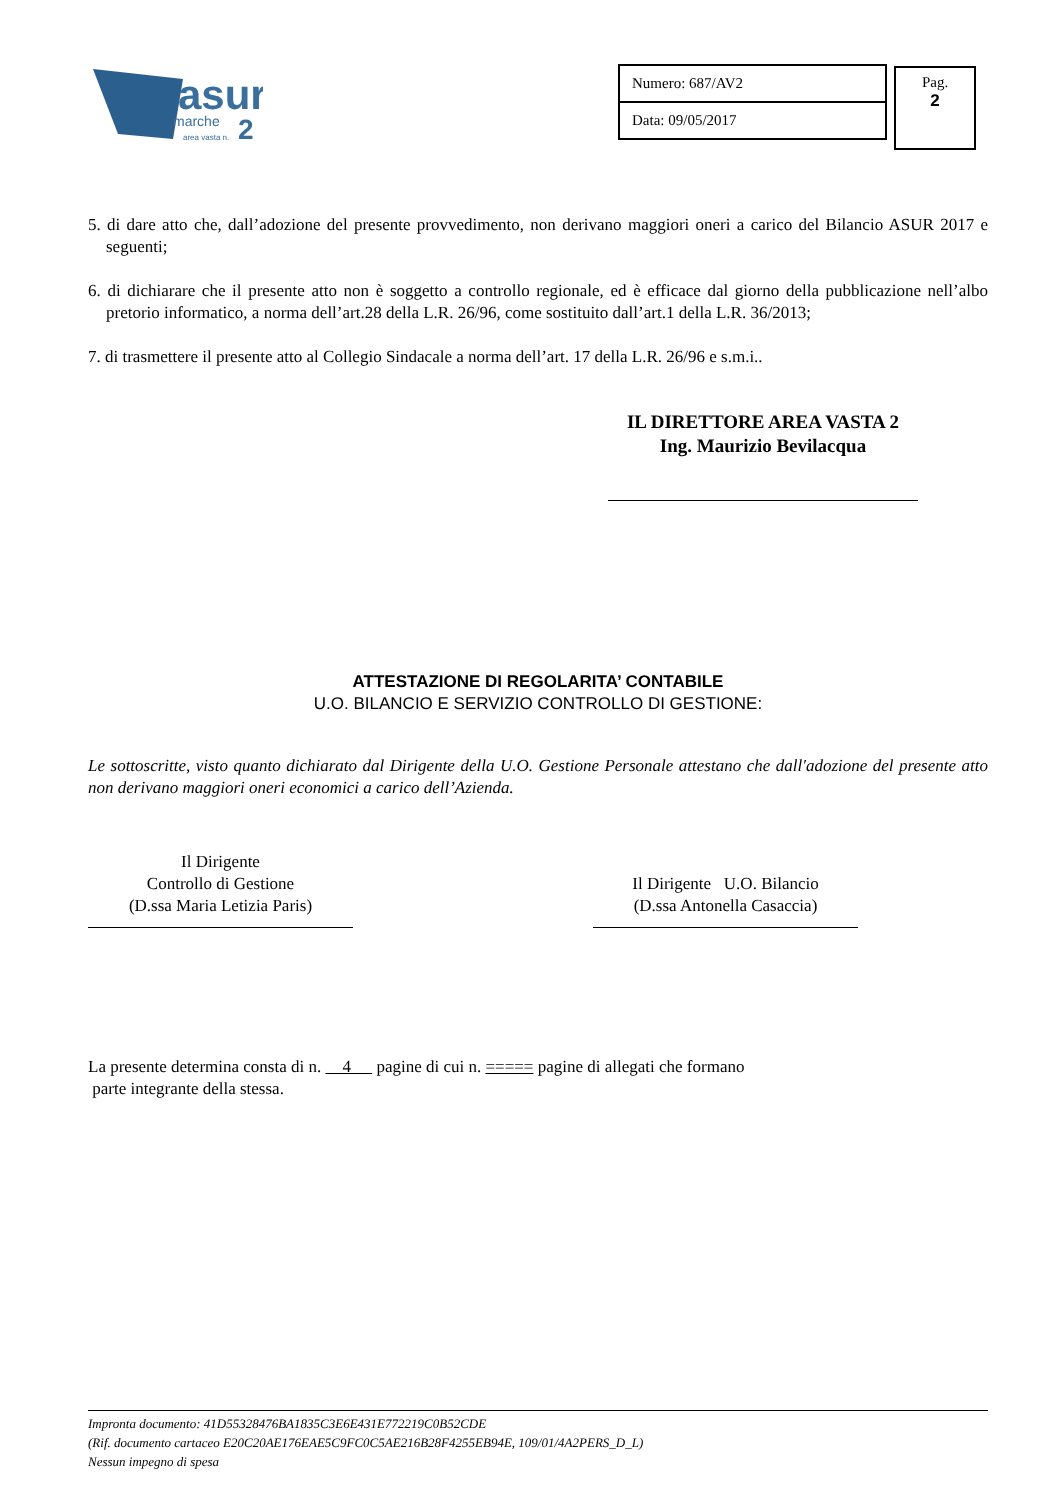asur
marche
2
area vasta n.
Numero: 687/AV2
Data: 09/05/2017
Pag.
2
5. di dare atto che, dall’adozione del presente provvedimento, non derivano maggiori oneri a carico del Bilancio ASUR 2017 e seguenti;
6. di dichiarare che il presente atto non è soggetto a controllo regionale, ed è efficace dal giorno della pubblicazione nell’albo pretorio informatico, a norma dell’art.28 della L.R. 26/96, come sostituito dall’art.1 della L.R. 36/2013;
7. di trasmettere il presente atto al Collegio Sindacale a norma dell’art. 17 della L.R. 26/96 e s.m.i..
IL DIRETTORE AREA VASTA 2
Ing. Maurizio Bevilacqua
ATTESTAZIONE DI REGOLARITA’ CONTABILE
U.O. BILANCIO E SERVIZIO CONTROLLO DI GESTIONE:
Le sottoscritte, visto quanto dichiarato dal Dirigente della U.O. Gestione Personale attestano che dall'adozione del presente atto non derivano maggiori oneri economici a carico dell’Azienda.
Il Dirigente
Controllo di Gestione
(D.ssa Maria Letizia Paris)
Il Dirigente U.O. Bilancio
(D.ssa Antonella Casaccia)
La presente determina consta di n. 4 pagine di cui n. ===== pagine di allegati che formano
parte integrante della stessa.
Impronta documento: 41D55328476BA1835C3E6E431E772219C0B52CDE
(Rif. documento cartaceo E20C20AE176EAE5C9FC0C5AE216B28F4255EB94E, 109/01/4A2PERS_D_L)
Nessun impegno di spesa